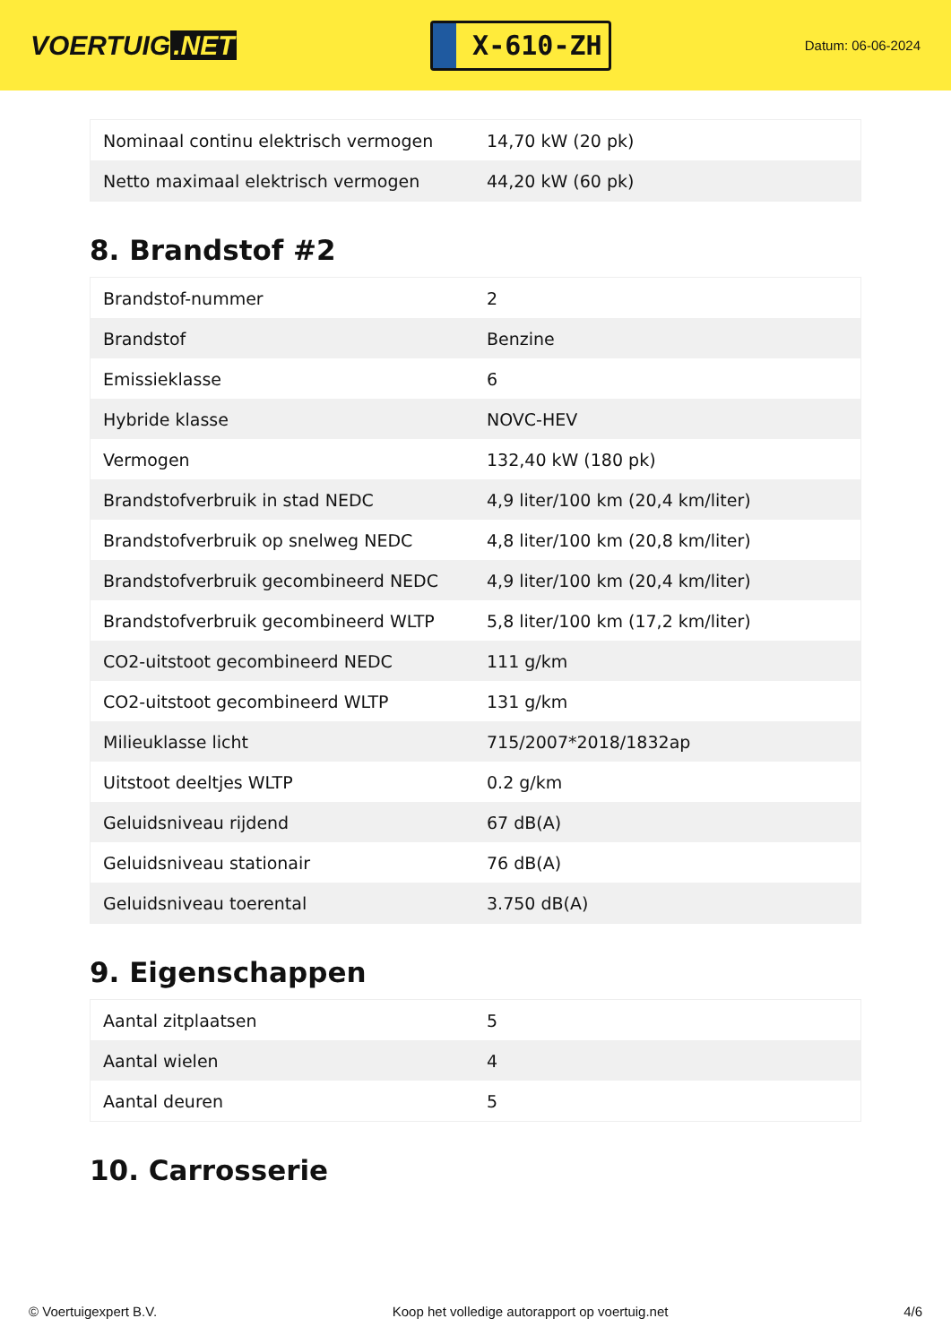VOERTUIG.NET
X-610-ZH
Datum: 06-06-2024
| Nominaal continu elektrisch vermogen | 14,70 kW (20 pk) |
| Netto maximaal elektrisch vermogen | 44,20 kW (60 pk) |
8. Brandstof #2
| Brandstof-nummer | 2 |
| Brandstof | Benzine |
| Emissieklasse | 6 |
| Hybride klasse | NOVC-HEV |
| Vermogen | 132,40 kW (180 pk) |
| Brandstofverbruik in stad NEDC | 4,9 liter/100 km (20,4 km/liter) |
| Brandstofverbruik op snelweg NEDC | 4,8 liter/100 km (20,8 km/liter) |
| Brandstofverbruik gecombineerd NEDC | 4,9 liter/100 km (20,4 km/liter) |
| Brandstofverbruik gecombineerd WLTP | 5,8 liter/100 km (17,2 km/liter) |
| CO2-uitstoot gecombineerd NEDC | 111 g/km |
| CO2-uitstoot gecombineerd WLTP | 131 g/km |
| Milieuklasse licht | 715/2007*2018/1832ap |
| Uitstoot deeltjes WLTP | 0.2 g/km |
| Geluidsniveau rijdend | 67 dB(A) |
| Geluidsniveau stationair | 76 dB(A) |
| Geluidsniveau toerental | 3.750 dB(A) |
9. Eigenschappen
| Aantal zitplaatsen | 5 |
| Aantal wielen | 4 |
| Aantal deuren | 5 |
10. Carrosserie
© Voertuigexpert B.V. Koop het volledige autorapport op voertuig.net 4/6